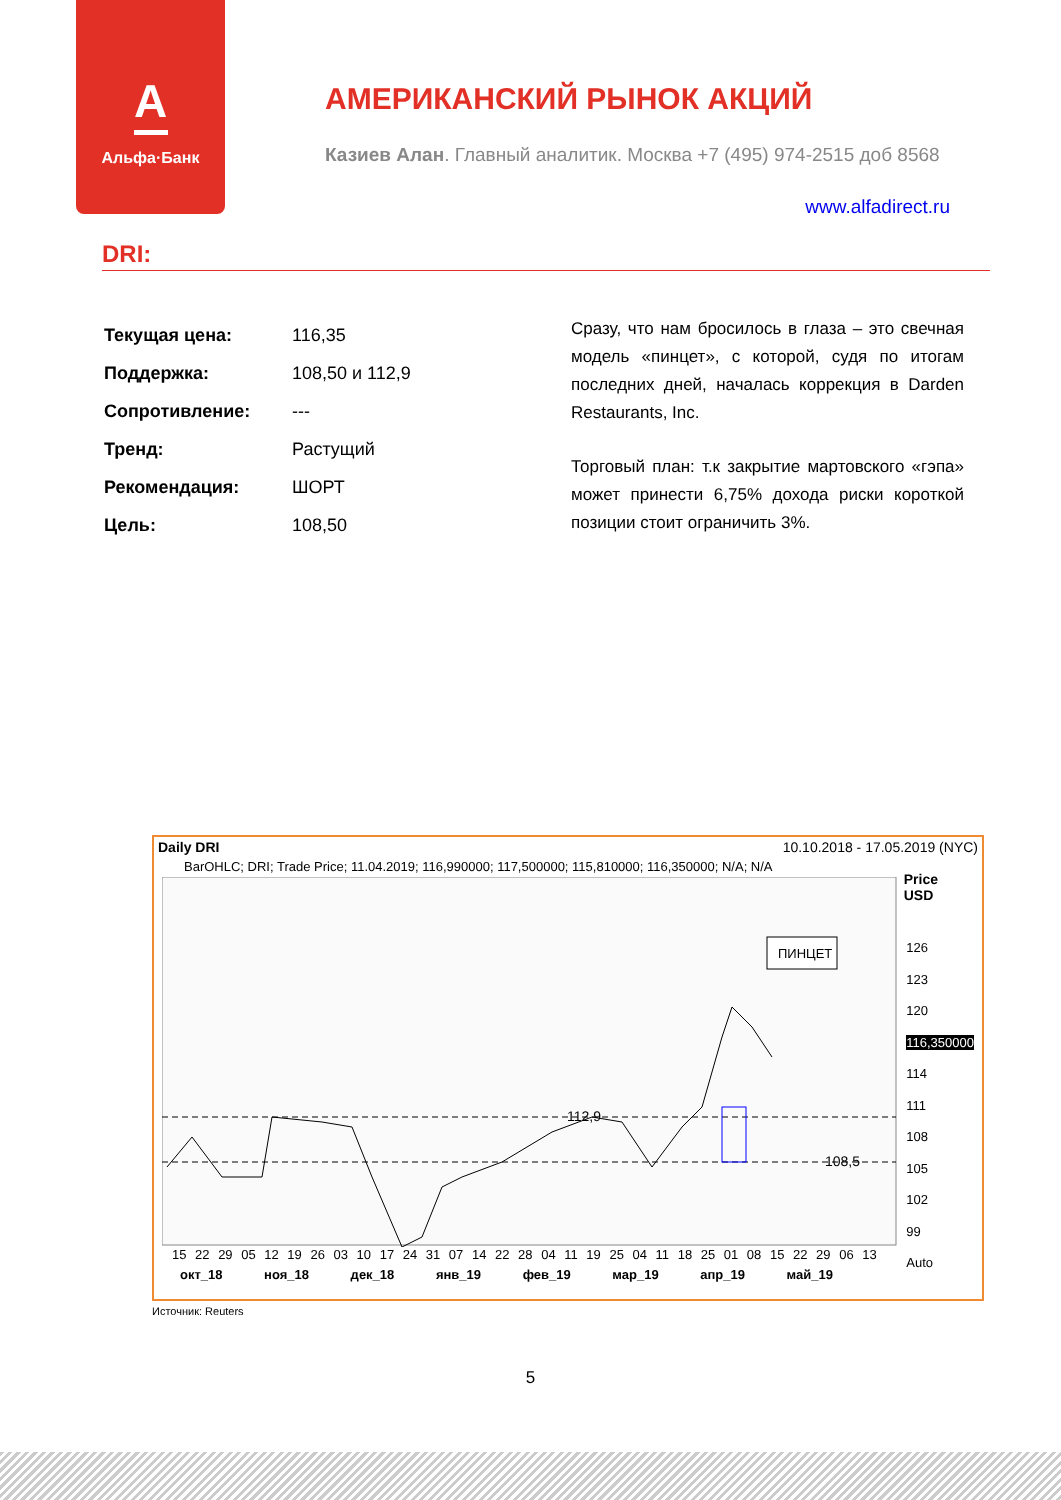А
Альфа·Банк
АМЕРИКАНСКИЙ РЫНОК АКЦИЙ
Казиев Алан. Главный аналитик. Москва +7 (495) 974-2515 доб 8568
www.alfadirect.ru
DRI:
| Текущая цена: | 116,35 |
| Поддержка: | 108,50 и 112,9 |
| Сопротивление: | --- |
| Тренд: | Растущий |
| Рекомендация: | ШОРТ |
| Цель: | 108,50 |
Сразу, что нам бросилось в глаза – это свечная модель «пинцет», с которой, судя по итогам последних дней, началась коррекция в Darden Restaurants, Inc.
Торговый план: т.к закрытие мартовского «гэпа» может принести 6,75% дохода риски короткой позиции стоит ограничить 3%.
Daily DRI 10.10.2018 - 17.05.2019 (NYC)
BarOHLC; DRI; Trade Price; 11.04.2019; 116,990000; 117,500000; 115,810000; 116,350000; N/A; N/A
Price
USD
ПИНЦЕТ
112,9
108,5
126
123
120
116,350000
114
111
108
105
102
99
Auto
15 22 29 05 12 19 26 03 10 17 24 31 07 14 22 28 04 11 19 25 04 11 18 25 01 08 15 22 29 06 13
окт_18 ноя_18 дек_18 янв_19 фев_19 мар_19 апр_19 май_19
Источник: Reuters
5